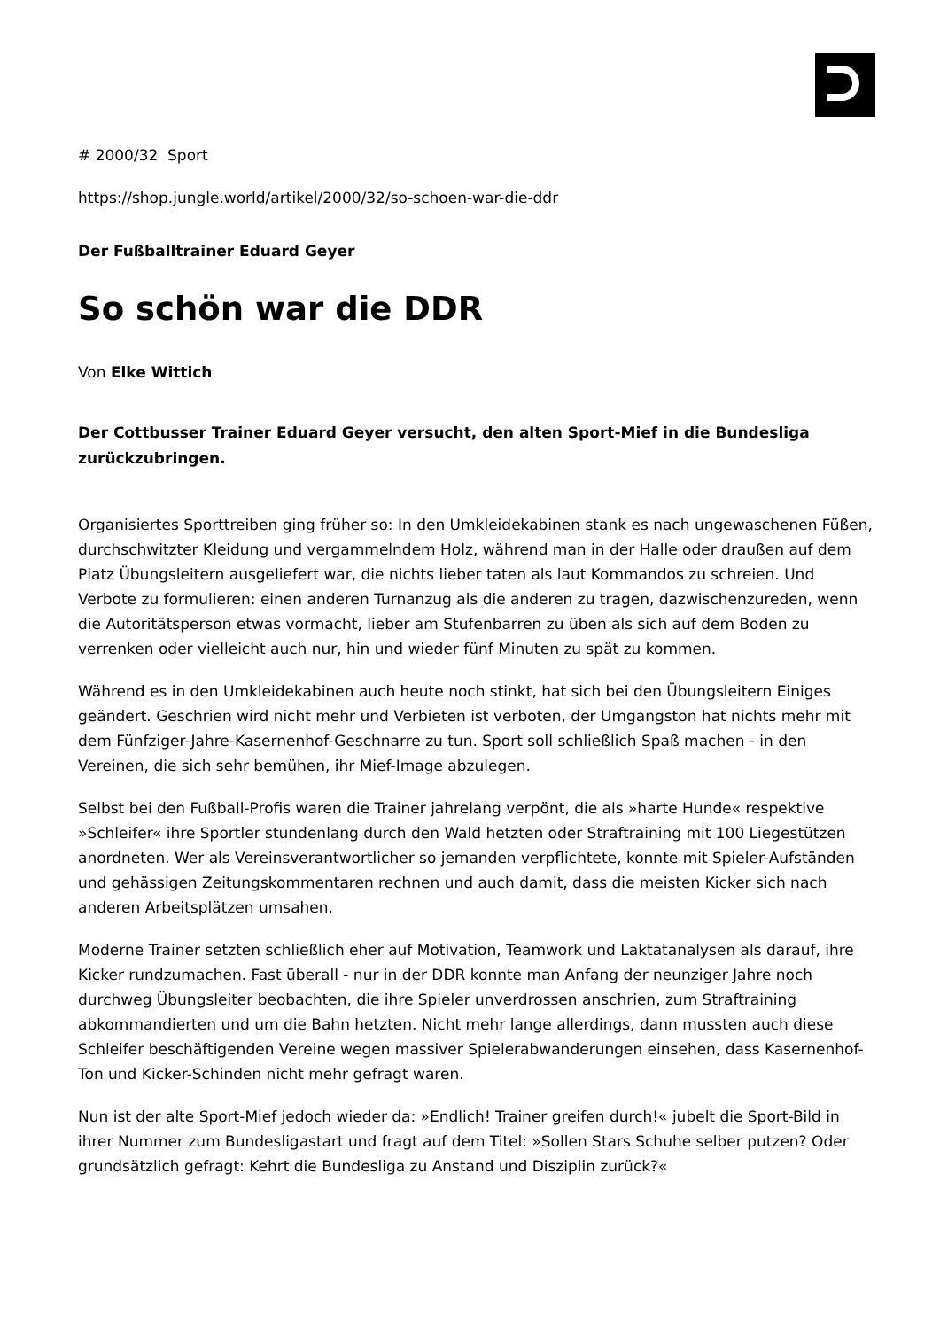# 2000/32 Sport
https://shop.jungle.world/artikel/2000/32/so-schoen-war-die-ddr
Der Fußballtrainer Eduard Geyer
So schön war die DDR
Von Elke Wittich
Der Cottbusser Trainer Eduard Geyer versucht, den alten Sport-Mief in die Bundesliga zurückzubringen.
Organisiertes Sporttreiben ging früher so: In den Umkleidekabinen stank es nach ungewaschenen Füßen, durchschwitzter Kleidung und vergammelndem Holz, während man in der Halle oder draußen auf dem Platz Übungsleitern ausgeliefert war, die nichts lieber taten als laut Kommandos zu schreien. Und Verbote zu formulieren: einen anderen Turnanzug als die anderen zu tragen, dazwischenzureden, wenn die Autoritätsperson etwas vormacht, lieber am Stufenbarren zu üben als sich auf dem Boden zu verrenken oder vielleicht auch nur, hin und wieder fünf Minuten zu spät zu kommen.
Während es in den Umkleidekabinen auch heute noch stinkt, hat sich bei den Übungsleitern Einiges geändert. Geschrien wird nicht mehr und Verbieten ist verboten, der Umgangston hat nichts mehr mit dem Fünfziger-Jahre-Kasernenhof-Geschnarre zu tun. Sport soll schließlich Spaß machen - in den Vereinen, die sich sehr bemühen, ihr Mief-Image abzulegen.
Selbst bei den Fußball-Profis waren die Trainer jahrelang verpönt, die als »harte Hunde« respektive »Schleifer« ihre Sportler stundenlang durch den Wald hetzten oder Straftraining mit 100 Liegestützen anordneten. Wer als Vereinsverantwortlicher so jemanden verpflichtete, konnte mit Spieler-Aufständen und gehässigen Zeitungskommentaren rechnen und auch damit, dass die meisten Kicker sich nach anderen Arbeitsplätzen umsahen.
Moderne Trainer setzten schließlich eher auf Motivation, Teamwork und Laktatanalysen als darauf, ihre Kicker rundzumachen. Fast überall - nur in der DDR konnte man Anfang der neunziger Jahre noch durchweg Übungsleiter beobachten, die ihre Spieler unverdrossen anschrien, zum Straftraining abkommandierten und um die Bahn hetzten. Nicht mehr lange allerdings, dann mussten auch diese Schleifer beschäftigenden Vereine wegen massiver Spielerabwanderungen einsehen, dass Kasernenhof-Ton und Kicker-Schinden nicht mehr gefragt waren.
Nun ist der alte Sport-Mief jedoch wieder da: »Endlich! Trainer greifen durch!« jubelt die Sport-Bild in ihrer Nummer zum Bundesligastart und fragt auf dem Titel: »Sollen Stars Schuhe selber putzen? Oder grundsätzlich gefragt: Kehrt die Bundesliga zu Anstand und Disziplin zurück?«